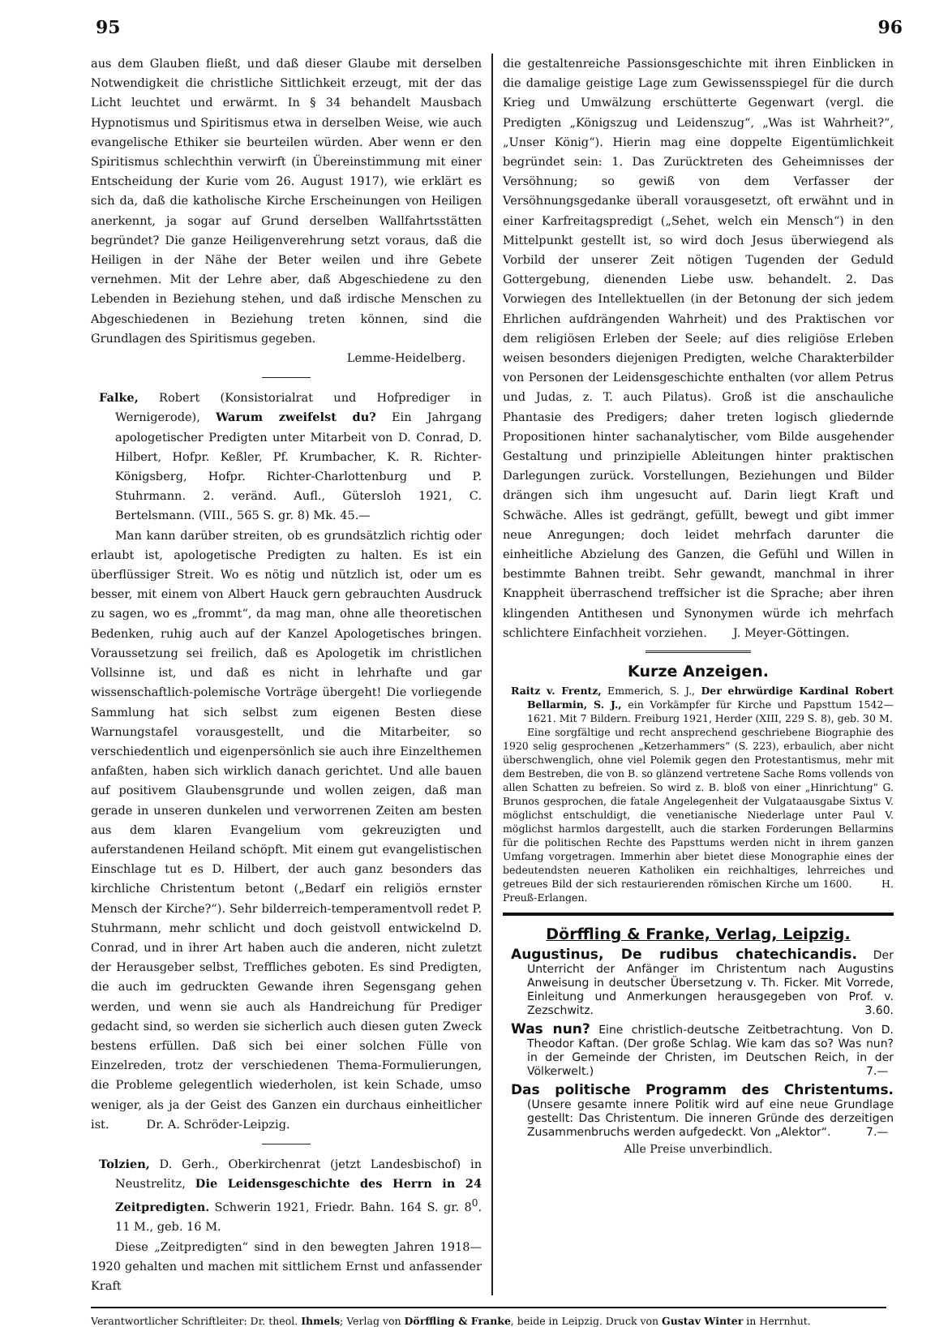95 96
aus dem Glauben fließt, und daß dieser Glaube mit derselben Notwendigkeit die christliche Sittlichkeit erzeugt, mit der das Licht leuchtet und erwärmt. In § 34 behandelt Mausbach Hypnotismus und Spiritismus etwa in derselben Weise, wie auch evangelische Ethiker sie beurteilen würden. Aber wenn er den Spiritismus schlechthin verwirft (in Übereinstimmung mit einer Entscheidung der Kurie vom 26. August 1917), wie erklärt es sich da, daß die katholische Kirche Erscheinungen von Heiligen anerkennt, ja sogar auf Grund derselben Wallfahrtsstätten begründet? Die ganze Heiligenverehrung setzt voraus, daß die Heiligen in der Nähe der Beter weilen und ihre Gebete vernehmen. Mit der Lehre aber, daß Abgeschiedene zu den Lebenden in Beziehung stehen, und daß irdische Menschen zu Abgeschiedenen in Beziehung treten können, sind die Grundlagen des Spiritismus gegeben.
Lemme-Heidelberg.
Falke, Robert (Konsistorialrat und Hofprediger in Wernigerode), Warum zweifelst du? Ein Jahrgang apologetischer Predigten unter Mitarbeit von D. Conrad, D. Hilbert, Hofpr. Keßler, Pf. Krumbacher, K. R. Richter-Königsberg, Hofpr. Richter-Charlottenburg und P. Stuhrmann. 2. veränd. Aufl., Gütersloh 1921, C. Bertelsmann. (VIII., 565 S. gr. 8) Mk. 45.—
Man kann darüber streiten, ob es grundsätzlich richtig oder erlaubt ist, apologetische Predigten zu halten. Es ist ein überflüssiger Streit. Wo es nötig und nützlich ist, oder um es besser, mit einem von Albert Hauck gern gebrauchten Ausdruck zu sagen, wo es „frommt“, da mag man, ohne alle theoretischen Bedenken, ruhig auch auf der Kanzel Apologetisches bringen. Voraussetzung sei freilich, daß es Apologetik im christlichen Vollsinne ist, und daß es nicht in lehrhafte und gar wissenschaftlich-polemische Vorträge übergeht! Die vorliegende Sammlung hat sich selbst zum eigenen Besten diese Warnungstafel vorausgestellt, und die Mitarbeiter, so verschiedentlich und eigenpersönlich sie auch ihre Einzelthemen anfaßten, haben sich wirklich danach gerichtet. Und alle bauen auf positivem Glaubensgrunde und wollen zeigen, daß man gerade in unseren dunkelen und verworrenen Zeiten am besten aus dem klaren Evangelium vom gekreuzigten und auferstandenen Heiland schöpft. Mit einem gut evangelistischen Einschlage tut es D. Hilbert, der auch ganz besonders das kirchliche Christentum betont („Bedarf ein religiös ernster Mensch der Kirche?“). Sehr bilderreich-temperamentvoll redet P. Stuhrmann, mehr schlicht und doch geistvoll entwickelnd D. Conrad, und in ihrer Art haben auch die anderen, nicht zuletzt der Herausgeber selbst, Treffliches geboten. Es sind Predigten, die auch im gedruckten Gewande ihren Segensgang gehen werden, und wenn sie auch als Handreichung für Prediger gedacht sind, so werden sie sicherlich auch diesen guten Zweck bestens erfüllen. Daß sich bei einer solchen Fülle von Einzelreden, trotz der verschiedenen Thema-Formulierungen, die Probleme gelegentlich wiederholen, ist kein Schade, umso weniger, als ja der Geist des Ganzen ein durchaus einheitlicher ist. Dr. A. Schröder-Leipzig.
Tolzien, D. Gerh., Oberkirchenrat (jetzt Landesbischof) in Neustrelitz, Die Leidensgeschichte des Herrn in 24 Zeitpredigten. Schwerin 1921, Friedr. Bahn. 164 S. gr. 8<sup>0</sup>. 11 M., geb. 16 M.
Diese „Zeitpredigten“ sind in den bewegten Jahren 1918—1920 gehalten und machen mit sittlichem Ernst und anfassender Kraft
die gestaltenreiche Passionsgeschichte mit ihren Einblicken in die damalige geistige Lage zum Gewissensspiegel für die durch Krieg und Umwälzung erschütterte Gegenwart (vergl. die Predigten „Königszug und Leidenszug“, „Was ist Wahrheit?“, „Unser König“). Hierin mag eine doppelte Eigentümlichkeit begründet sein: 1. Das Zurücktreten des Geheimnisses der Versöhnung; so gewiß von dem Verfasser der Versöhnungsgedanke überall vorausgesetzt, oft erwähnt und in einer Karfreitagspredigt („Sehet, welch ein Mensch“) in den Mittelpunkt gestellt ist, so wird doch Jesus überwiegend als Vorbild der unserer Zeit nötigen Tugenden der Geduld Gottergebung, dienenden Liebe usw. behandelt. 2. Das Vorwiegen des Intellektuellen (in der Betonung der sich jedem Ehrlichen aufdrängenden Wahrheit) und des Praktischen vor dem religiösen Erleben der Seele; auf dies religiöse Erleben weisen besonders diejenigen Predigten, welche Charakterbilder von Personen der Leidensgeschichte enthalten (vor allem Petrus und Judas, z. T. auch Pilatus). Groß ist die anschauliche Phantasie des Predigers; daher treten logisch gliedernde Propositionen hinter sachanalytischer, vom Bilde ausgehender Gestaltung und prinzipielle Ableitungen hinter praktischen Darlegungen zurück. Vorstellungen, Beziehungen und Bilder drängen sich ihm ungesucht auf. Darin liegt Kraft und Schwäche. Alles ist gedrängt, gefüllt, bewegt und gibt immer neue Anregungen; doch leidet mehrfach darunter die einheitliche Abzielung des Ganzen, die Gefühl und Willen in bestimmte Bahnen treibt. Sehr gewandt, manchmal in ihrer Knappheit überraschend treffsicher ist die Sprache; aber ihren klingenden Antithesen und Synonymen würde ich mehrfach schlichtere Einfachheit vorziehen. J. Meyer-Göttingen.
Kurze Anzeigen.
Raitz v. Frentz, Emmerich, S. J., Der ehrwürdige Kardinal Robert Bellarmin, S. J., ein Vorkämpfer für Kirche und Papsttum 1542—1621. Mit 7 Bildern. Freiburg 1921, Herder (XIII, 229 S. 8), geb. 30 M.
Eine sorgfältige und recht ansprechend geschriebene Biographie des 1920 selig gesprochenen „Ketzerhammers“ (S. 223), erbaulich, aber nicht überschwenglich, ohne viel Polemik gegen den Protestantismus, mehr mit dem Bestreben, die von B. so glänzend vertretene Sache Roms vollends von allen Schatten zu befreien. So wird z. B. bloß von einer „Hinrichtung“ G. Brunos gesprochen, die fatale Angelegenheit der Vulgataausgabe Sixtus V. möglichst entschuldigt, die venetianische Niederlage unter Paul V. möglichst harmlos dargestellt, auch die starken Forderungen Bellarmins für die politischen Rechte des Papsttums werden nicht in ihrem ganzen Umfang vorgetragen. Immerhin aber bietet diese Monographie eines der bedeutendsten neueren Katholiken ein reichhaltiges, lehrreiches und getreues Bild der sich restaurierenden römischen Kirche um 1600. H. Preuß-Erlangen.
Dörffling & Franke, Verlag, Leipzig.
Augustinus, De rudibus chatechicandis. Der Unterricht der Anfänger im Christentum nach Augustins Anweisung in deutscher Übersetzung v. Th. Ficker. Mit Vorrede, Einleitung und Anmerkungen herausgegeben von Prof. v. Zezschwitz. 3.60.
Was nun? Eine christlich-deutsche Zeitbetrachtung. Von D. Theodor Kaftan. (Der große Schlag. Wie kam das so? Was nun? in der Gemeinde der Christen, im Deutschen Reich, in der Völkerwelt.) 7.—
Das politische Programm des Christentums. (Unsere gesamte innere Politik wird auf eine neue Grundlage gestellt: Das Christentum. Die inneren Gründe des derzeitigen Zusammenbruchs werden aufgedeckt. Von „Alektor“. 7.—
Alle Preise unverbindlich.
Verantwortlicher Schriftleiter: Dr. theol. Ihmels; Verlag von Dörffling & Franke, beide in Leipzig. Druck von Gustav Winter in Herrnhut.